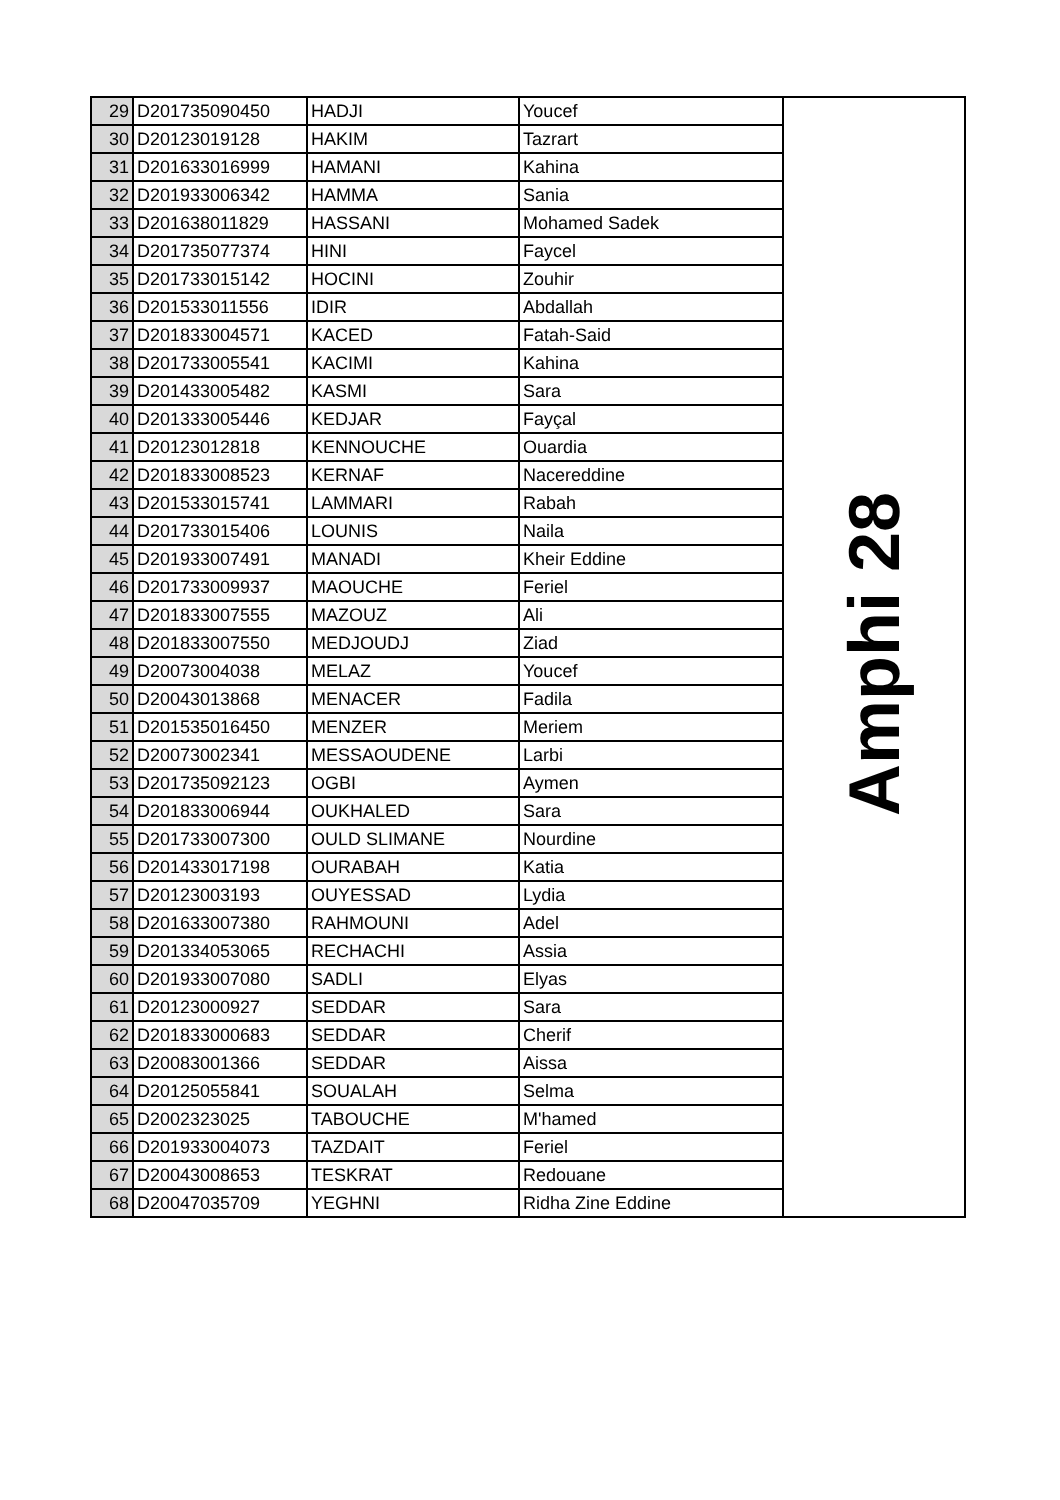| 29 | D201735090450 | HADJI | Youcef | Amphi 28 |
| 30 | D20123019128 | HAKIM | Tazrart | |
| 31 | D201633016999 | HAMANI | Kahina | |
| 32 | D201933006342 | HAMMA | Sania | |
| 33 | D201638011829 | HASSANI | Mohamed Sadek | |
| 34 | D201735077374 | HINI | Faycel | |
| 35 | D201733015142 | HOCINI | Zouhir | |
| 36 | D201533011556 | IDIR | Abdallah | |
| 37 | D201833004571 | KACED | Fatah-Said | |
| 38 | D201733005541 | KACIMI | Kahina | |
| 39 | D201433005482 | KASMI | Sara | |
| 40 | D201333005446 | KEDJAR | Fayçal | |
| 41 | D20123012818 | KENNOUCHE | Ouardia | |
| 42 | D201833008523 | KERNAF | Nacereddine | |
| 43 | D201533015741 | LAMMARI | Rabah | |
| 44 | D201733015406 | LOUNIS | Naila | |
| 45 | D201933007491 | MANADI | Kheir Eddine | |
| 46 | D201733009937 | MAOUCHE | Feriel | |
| 47 | D201833007555 | MAZOUZ | Ali | |
| 48 | D201833007550 | MEDJOUDJ | Ziad | |
| 49 | D20073004038 | MELAZ | Youcef | |
| 50 | D20043013868 | MENACER | Fadila | |
| 51 | D201535016450 | MENZER | Meriem | |
| 52 | D20073002341 | MESSAOUDENE | Larbi | |
| 53 | D201735092123 | OGBI | Aymen | |
| 54 | D201833006944 | OUKHALED | Sara | |
| 55 | D201733007300 | OULD SLIMANE | Nourdine | |
| 56 | D201433017198 | OURABAH | Katia | |
| 57 | D20123003193 | OUYESSAD | Lydia | |
| 58 | D201633007380 | RAHMOUNI | Adel | |
| 59 | D201334053065 | RECHACHI | Assia | |
| 60 | D201933007080 | SADLI | Elyas | |
| 61 | D20123000927 | SEDDAR | Sara | |
| 62 | D201833000683 | SEDDAR | Cherif | |
| 63 | D20083001366 | SEDDAR | Aissa | |
| 64 | D20125055841 | SOUALAH | Selma | |
| 65 | D2002323025 | TABOUCHE | M'hamed | |
| 66 | D201933004073 | TAZDAIT | Feriel | |
| 67 | D20043008653 | TESKRAT | Redouane | |
| 68 | D20047035709 | YEGHNI | Ridha Zine Eddine | |